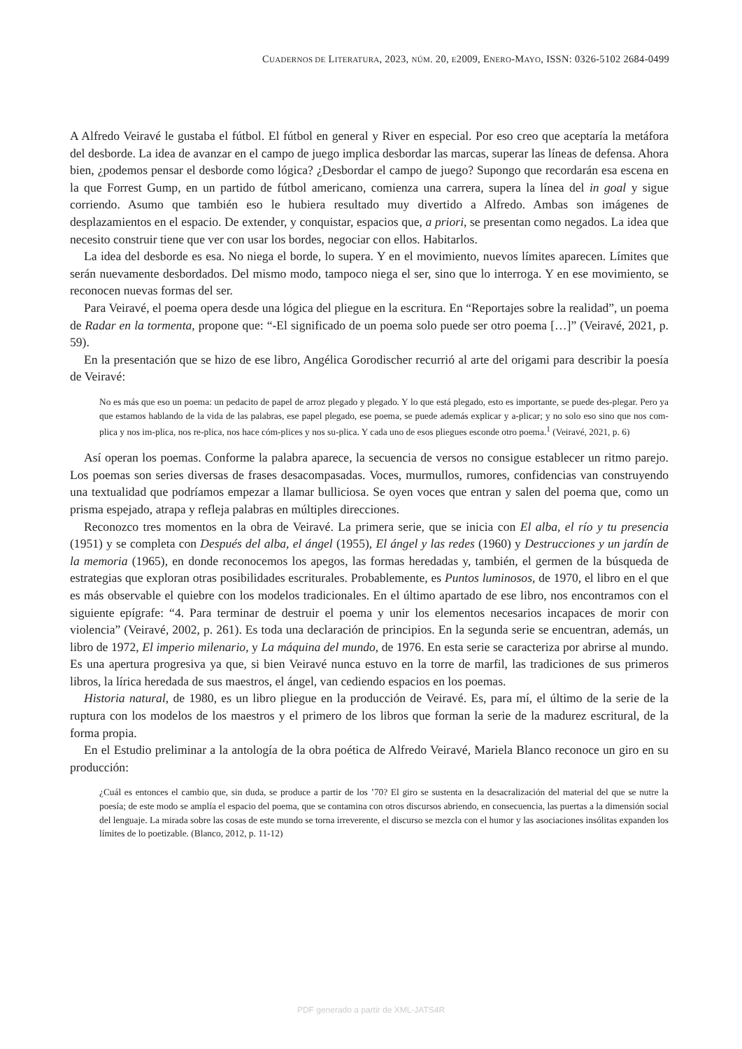CUADERNOS DE LITERATURA, 2023, NÚM. 20, E2009, ENERO-MAYO, ISSN: 0326-5102 2684-0499
A Alfredo Veiravé le gustaba el fútbol. El fútbol en general y River en especial. Por eso creo que aceptaría la metáfora del desborde. La idea de avanzar en el campo de juego implica desbordar las marcas, superar las líneas de defensa. Ahora bien, ¿podemos pensar el desborde como lógica? ¿Desbordar el campo de juego? Supongo que recordarán esa escena en la que Forrest Gump, en un partido de fútbol americano, comienza una carrera, supera la línea del in goal y sigue corriendo. Asumo que también eso le hubiera resultado muy divertido a Alfredo. Ambas son imágenes de desplazamientos en el espacio. De extender, y conquistar, espacios que, a priori, se presentan como negados. La idea que necesito construir tiene que ver con usar los bordes, negociar con ellos. Habitarlos.
La idea del desborde es esa. No niega el borde, lo supera. Y en el movimiento, nuevos límites aparecen. Límites que serán nuevamente desbordados. Del mismo modo, tampoco niega el ser, sino que lo interroga. Y en ese movimiento, se reconocen nuevas formas del ser.
Para Veiravé, el poema opera desde una lógica del pliegue en la escritura. En “Reportajes sobre la realidad”, un poema de Radar en la tormenta, propone que: “-El significado de un poema solo puede ser otro poema […]” (Veiravé, 2021, p. 59).
En la presentación que se hizo de ese libro, Angélica Gorodischer recurrió al arte del origami para describir la poesía de Veiravé:
No es más que eso un poema: un pedacito de papel de arroz plegado y plegado. Y lo que está plegado, esto es importante, se puede des-plegar. Pero ya que estamos hablando de la vida de las palabras, ese papel plegado, ese poema, se puede además explicar y a-plicar; y no solo eso sino que nos com-plica y nos im-plica, nos re-plica, nos hace cóm-plices y nos su-plica. Y cada uno de esos pliegues esconde otro poema.<sup>1</sup> (Veiravé, 2021, p. 6)
Así operan los poemas. Conforme la palabra aparece, la secuencia de versos no consigue establecer un ritmo parejo. Los poemas son series diversas de frases desacompasadas. Voces, murmullos, rumores, confidencias van construyendo una textualidad que podríamos empezar a llamar bulliciosa. Se oyen voces que entran y salen del poema que, como un prisma espejado, atrapa y refleja palabras en múltiples direcciones.
Reconozco tres momentos en la obra de Veiravé. La primera serie, que se inicia con El alba, el río y tu presencia (1951) y se completa con Después del alba, el ángel (1955), El ángel y las redes (1960) y Destrucciones y un jardín de la memoria (1965), en donde reconocemos los apegos, las formas heredadas y, también, el germen de la búsqueda de estrategias que exploran otras posibilidades escriturales. Probablemente, es Puntos luminosos, de 1970, el libro en el que es más observable el quiebre con los modelos tradicionales. En el último apartado de ese libro, nos encontramos con el siguiente epígrafe: “4. Para terminar de destruir el poema y unir los elementos necesarios incapaces de morir con violencia” (Veiravé, 2002, p. 261). Es toda una declaración de principios. En la segunda serie se encuentran, además, un libro de 1972, El imperio milenario, y La máquina del mundo, de 1976. En esta serie se caracteriza por abrirse al mundo. Es una apertura progresiva ya que, si bien Veiravé nunca estuvo en la torre de marfil, las tradiciones de sus primeros libros, la lírica heredada de sus maestros, el ángel, van cediendo espacios en los poemas.
Historia natural, de 1980, es un libro pliegue en la producción de Veiravé. Es, para mí, el último de la serie de la ruptura con los modelos de los maestros y el primero de los libros que forman la serie de la madurez escritural, de la forma propia.
En el Estudio preliminar a la antología de la obra poética de Alfredo Veiravé, Mariela Blanco reconoce un giro en su producción:
¿Cuál es entonces el cambio que, sin duda, se produce a partir de los ’70? El giro se sustenta en la desacralización del material del que se nutre la poesía; de este modo se amplía el espacio del poema, que se contamina con otros discursos abriendo, en consecuencia, las puertas a la dimensión social del lenguaje. La mirada sobre las cosas de este mundo se torna irreverente, el discurso se mezcla con el humor y las asociaciones insólitas expanden los límites de lo poetizable. (Blanco, 2012, p. 11-12)
PDF generado a partir de XML-JATS4R